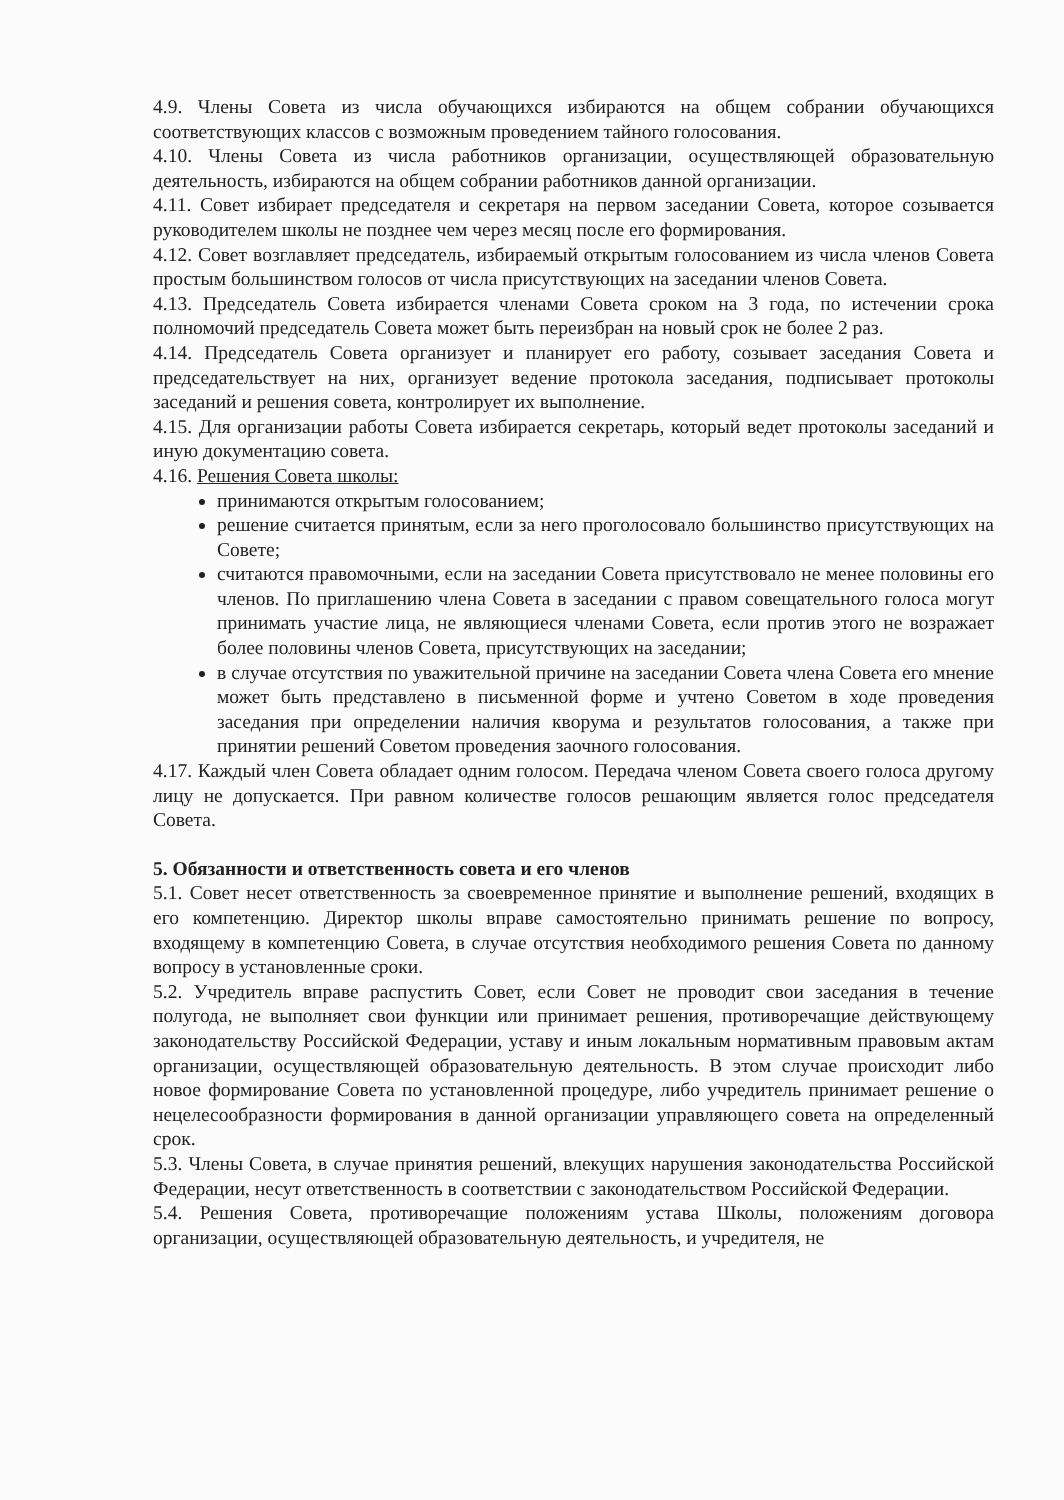4.9. Члены Совета из числа обучающихся избираются на общем собрании обучающихся соответствующих классов с возможным проведением тайного голосования.
4.10. Члены Совета из числа работников организации, осуществляющей образовательную деятельность, избираются на общем собрании работников данной организации.
4.11. Совет избирает председателя и секретаря на первом заседании Совета, которое созывается руководителем школы не позднее чем через месяц после его формирования.
4.12. Совет возглавляет председатель, избираемый открытым голосованием из числа членов Совета простым большинством голосов от числа присутствующих на заседании членов Совета.
4.13. Председатель Совета избирается членами Совета сроком на 3 года, по истечении срока полномочий председатель Совета может быть переизбран на новый срок не более 2 раз.
4.14. Председатель Совета организует и планирует его работу, созывает заседания Совета и председательствует на них, организует ведение протокола заседания, подписывает протоколы заседаний и решения совета, контролирует их выполнение.
4.15. Для организации работы Совета избирается секретарь, который ведет протоколы заседаний и иную документацию совета.
4.16. Решения Совета школы:
принимаются открытым голосованием;
решение считается принятым, если за него проголосовало большинство присутствующих на Совете;
считаются правомочными, если на заседании Совета присутствовало не менее половины его членов. По приглашению члена Совета в заседании с правом совещательного голоса могут принимать участие лица, не являющиеся членами Совета, если против этого не возражает более половины членов Совета, присутствующих на заседании;
в случае отсутствия по уважительной причине на заседании Совета члена Совета его мнение может быть представлено в письменной форме и учтено Советом в ходе проведения заседания при определении наличия кворума и результатов голосования, а также при принятии решений Советом проведения заочного голосования.
4.17. Каждый член Совета обладает одним голосом. Передача членом Совета своего голоса другому лицу не допускается. При равном количестве голосов решающим является голос председателя Совета.
5. Обязанности и ответственность совета и его членов
5.1. Совет несет ответственность за своевременное принятие и выполнение решений, входящих в его компетенцию. Директор школы вправе самостоятельно принимать решение по вопросу, входящему в компетенцию Совета, в случае отсутствия необходимого решения Совета по данному вопросу в установленные сроки.
5.2. Учредитель вправе распустить Совет, если Совет не проводит свои заседания в течение полугода, не выполняет свои функции или принимает решения, противоречащие действующему законодательству Российской Федерации, уставу и иным локальным нормативным правовым актам организации, осуществляющей образовательную деятельность. В этом случае происходит либо новое формирование Совета по установленной процедуре, либо учредитель принимает решение о нецелесообразности формирования в данной организации управляющего совета на определенный срок.
5.3. Члены Совета, в случае принятия решений, влекущих нарушения законодательства Российской Федерации, несут ответственность в соответствии с законодательством Российской Федерации.
5.4. Решения Совета, противоречащие положениям устава Школы, положениям договора организации, осуществляющей образовательную деятельность, и учредителя, не